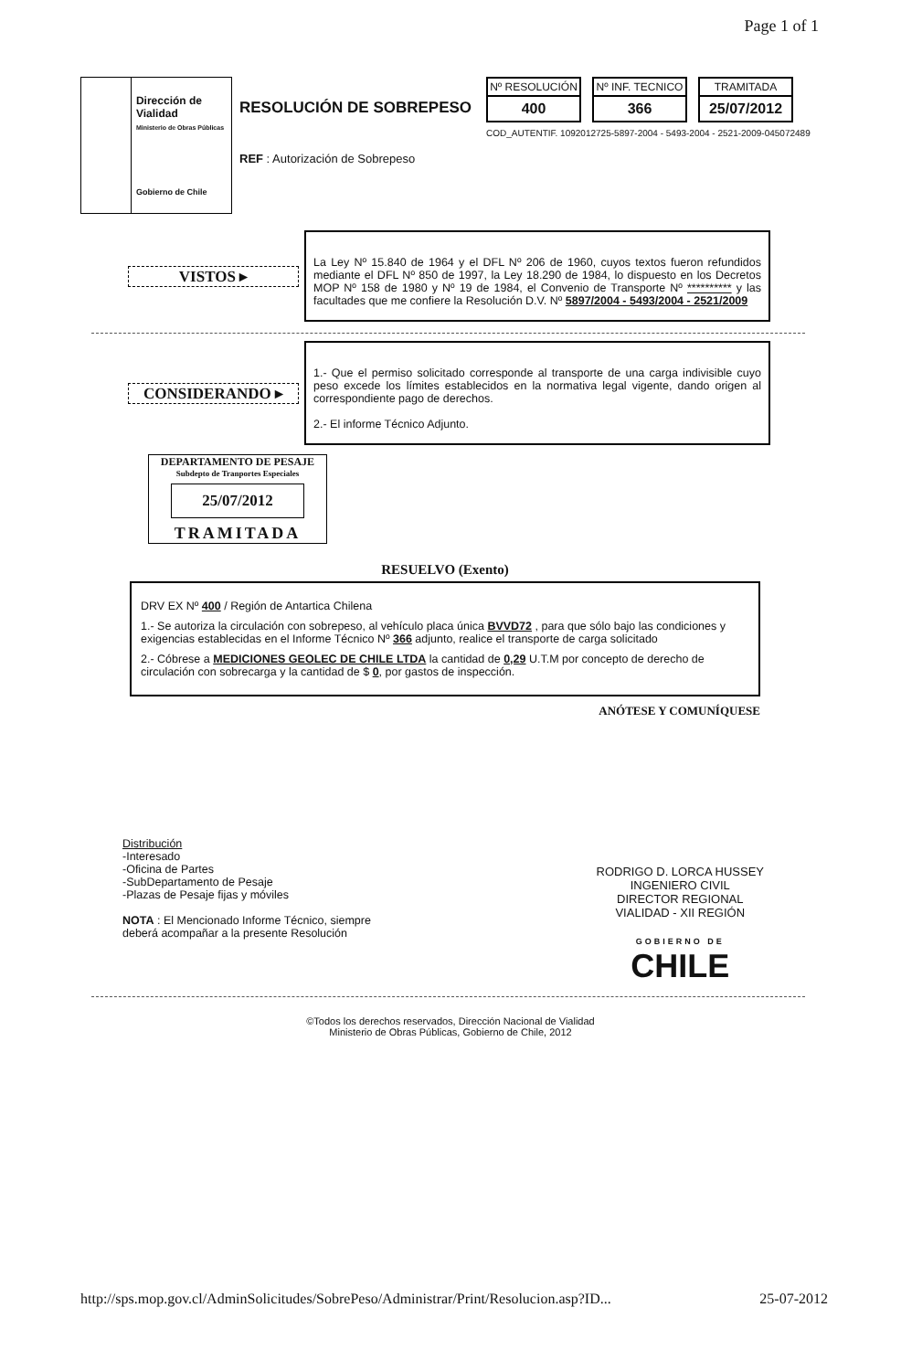Page 1 of 1
Dirección de Vialidad
Ministerio de Obras Públicas
Gobierno de Chile
RESOLUCIÓN DE SOBREPESO
REF : Autorización de Sobrepeso
Nº RESOLUCIÓN
400
Nº INF. TECNICO
366
TRAMITADA
25/07/2012
COD_AUTENTIF. 1092012725-5897-2004 - 5493-2004 - 2521-2009-045072489
VISTOS ▸
La Ley Nº 15.840 de 1964 y el DFL Nº 206 de 1960, cuyos textos fueron refundidos mediante el DFL Nº 850 de 1997, la Ley 18.290 de 1984, lo dispuesto en los Decretos MOP Nº 158 de 1980 y Nº 19 de 1984, el Convenio de Transporte Nº ********** y las facultades que me confiere la Resolución D.V. Nº 5897/2004 - 5493/2004 - 2521/2009
CONSIDERANDO ▸
1.- Que el permiso solicitado corresponde al transporte de una carga indivisible cuyo peso excede los límites establecidos en la normativa legal vigente, dando origen al correspondiente pago de derechos.
2.- El informe Técnico Adjunto.
DEPARTAMENTO DE PESAJE
Subdepto de Tranportes Especiales
25/07/2012
TRAMITADA
RESUELVO (Exento)
DRV EX Nº 400 / Región de Antartica Chilena
1.- Se autoriza la circulación con sobrepeso, al vehículo placa única BVVD72 , para que sólo bajo las condiciones y exigencias establecidas en el Informe Técnico Nº 366 adjunto, realice el transporte de carga solicitado
2.- Cóbrese a MEDICIONES GEOLEC DE CHILE LTDA la cantidad de 0,29 U.T.M por concepto de derecho de circulación con sobrecarga y la cantidad de $ 0, por gastos de inspección.
ANÓTESE Y COMUNÍQUESE
Distribución
-Interesado
-Oficina de Partes
-SubDepartamento de Pesaje
-Plazas de Pesaje fijas y móviles
NOTA : El Mencionado Informe Técnico, siempre
deberá acompañar a la presente Resolución
RODRIGO D. LORCA HUSSEY
INGENIERO CIVIL
DIRECTOR REGIONAL
VIALIDAD - XII REGIÓN
GOBIERNO DE
CHILE
©Todos los derechos reservados, Dirección Nacional de Vialidad
Ministerio de Obras Públicas, Gobierno de Chile, 2012
http://sps.mop.gov.cl/AdminSolicitudes/SobrePeso/Administrar/Print/Resolucion.asp?ID... 25-07-2012